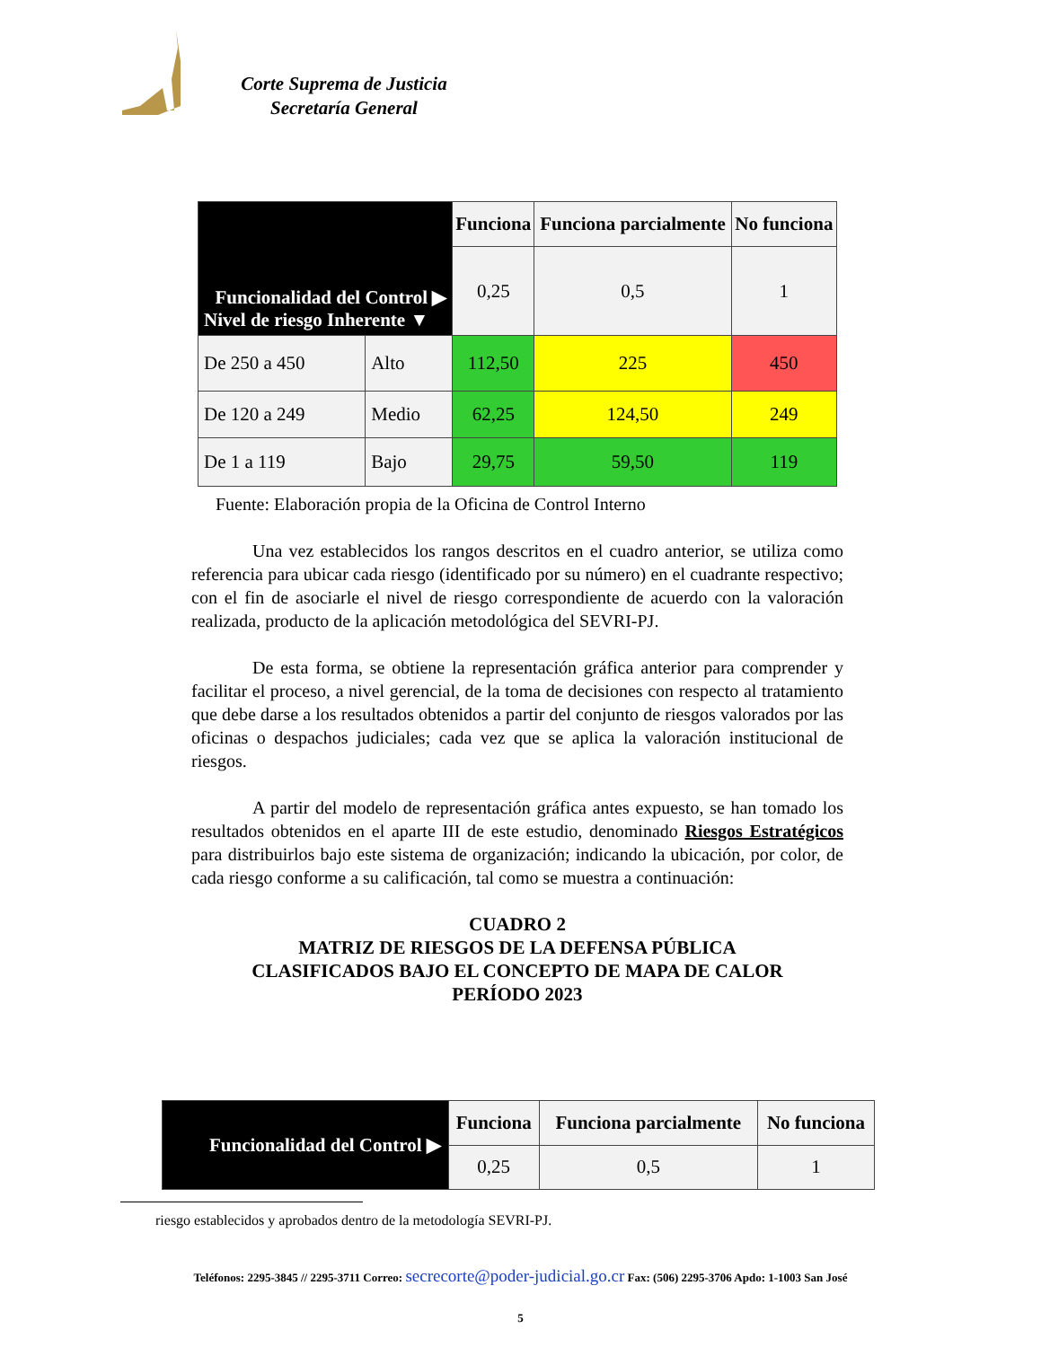Corte Suprema de Justicia
Secretaría General
| Funcionalidad del Control ▶ Nivel de riesgo Inherente ▼ | | Funciona | Funciona parcialmente | No funciona |
| | | 0,25 | 0,5 | 1 |
| De 250 a 450 | Alto | 112,50 | 225 | 450 |
| De 120 a 249 | Medio | 62,25 | 124,50 | 249 |
| De 1 a 119 | Bajo | 29,75 | 59,50 | 119 |
Fuente: Elaboración propia de la Oficina de Control Interno
Una vez establecidos los rangos descritos en el cuadro anterior, se utiliza como referencia para ubicar cada riesgo (identificado por su número) en el cuadrante respectivo; con el fin de asociarle el nivel de riesgo correspondiente de acuerdo con la valoración realizada, producto de la aplicación metodológica del SEVRI-PJ.
De esta forma, se obtiene la representación gráfica anterior para comprender y facilitar el proceso, a nivel gerencial, de la toma de decisiones con respecto al tratamiento que debe darse a los resultados obtenidos a partir del conjunto de riesgos valorados por las oficinas o despachos judiciales; cada vez que se aplica la valoración institucional de riesgos.
A partir del modelo de representación gráfica antes expuesto, se han tomado los resultados obtenidos en el aparte III de este estudio, denominado Riesgos Estratégicos para distribuirlos bajo este sistema de organización; indicando la ubicación, por color, de cada riesgo conforme a su calificación, tal como se muestra a continuación:
CUADRO 2
MATRIZ DE RIESGOS DE LA DEFENSA PÚBLICA
CLASIFICADOS BAJO EL CONCEPTO DE MAPA DE CALOR
PERÍODO 2023
| Funcionalidad del Control ▶ | Funciona | Funciona parcialmente | No funciona |
| | 0,25 | 0,5 | 1 |
riesgo establecidos y aprobados dentro de la metodología SEVRI-PJ.
Teléfonos: 2295-3845 // 2295-3711 Correo: secrecorte@poder-judicial.go.cr Fax: (506) 2295-3706 Apdo: 1-1003 San José
5